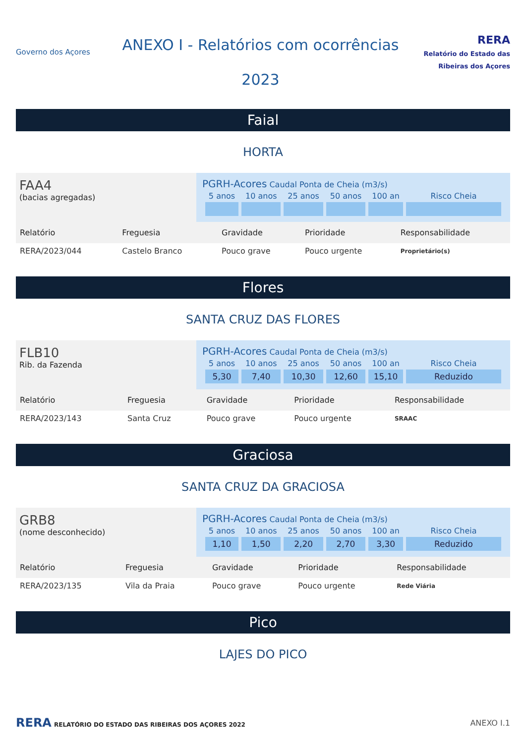Governo dos Açores
ANEXO I - Relatórios com ocorrências
2023
RERA
Relatório do Estado das Ribeiras dos Açores
Faial
HORTA
FAA4
(bacias agregadas)
PGRH-Acores Caudal Ponta de Cheia (m3/s)
| 5 anos | 10 anos | 25 anos | 50 anos | 100 an | Risco Cheia |
| --- | --- | --- | --- | --- | --- |
| Relatório | Freguesia | Gravidade | Prioridade | Responsabilidade |
| --- | --- | --- | --- | --- |
| RERA/2023/044 | Castelo Branco | Pouco grave | Pouco urgente | Proprietário(s) |
Flores
SANTA CRUZ DAS FLORES
FLB10
Rib. da Fazenda
PGRH-Acores Caudal Ponta de Cheia (m3/s)
| 5 anos | 10 anos | 25 anos | 50 anos | 100 an | Risco Cheia |
| --- | --- | --- | --- | --- | --- |
| 5,30 | 7,40 | 10,30 | 12,60 | 15,10 | Reduzido |
| Relatório | Freguesia | Gravidade | Prioridade | Responsabilidade |
| --- | --- | --- | --- | --- |
| RERA/2023/143 | Santa Cruz | Pouco grave | Pouco urgente | SRAAC |
Graciosa
SANTA CRUZ DA GRACIOSA
GRB8
(nome desconhecido)
PGRH-Acores Caudal Ponta de Cheia (m3/s)
| 5 anos | 10 anos | 25 anos | 50 anos | 100 an | Risco Cheia |
| --- | --- | --- | --- | --- | --- |
| 1,10 | 1,50 | 2,20 | 2,70 | 3,30 | Reduzido |
| Relatório | Freguesia | Gravidade | Prioridade | Responsabilidade |
| --- | --- | --- | --- | --- |
| RERA/2023/135 | Vila da Praia | Pouco grave | Pouco urgente | Rede Viária |
Pico
LAJES DO PICO
RERA RELATÓRIO DO ESTADO DAS RIBEIRAS DOS AÇORES 2022
ANEXO I.1